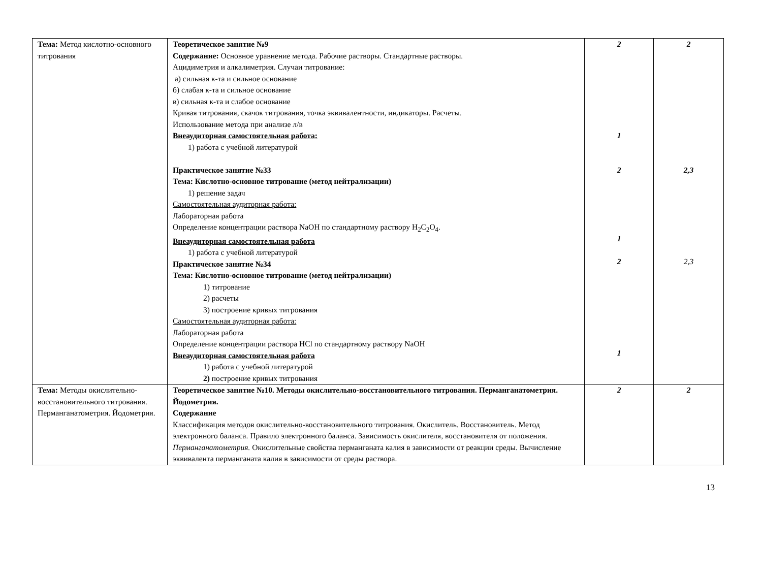| Тема: Метод кислотно-основного титрования | Теоретическое занятие №9 Содержание: Основное уравнение метода. Рабочие растворы. Стандартные растворы. Ацидиметрия и алкалиметрия. Случаи титрование: а) сильная к-та и сильное основание б) слабая к-та и сильное основание в) сильная к-та и слабое основание Кривая титрования, скачок титрования, точка эквивалентности, индикаторы. Расчеты. Использование метода при анализе л/в Внеаудиторная самостоятельная работа: 1) работа с учебной литературой Практическое занятие №33 Тема: Кислотно-основное титрование (метод нейтрализации) 1) решение задач Самостоятельная аудиторная работа: Лабораторная работа Определение концентрации раствора NaOH по стандартному раствору H<sub>2</sub>C<sub>2</sub>O<sub>4</sub>. Внеаудиторная самостоятельная работа 1) работа с учебной литературой Практическое занятие №34 Тема: Кислотно-основное титрование (метод нейтрализации) 1) титрование 2) расчеты 3) построение кривых титрования Самостоятельная аудиторная работа: Лабораторная работа Определение концентрации раствора HCl по стандартному раствору NaOH Внеаудиторная самостоятельная работа 1) работа с учебной литературой 2) построение кривых титрования | 2 1 2 1 2 1 | 2 2,3 2,3 |
| Тема: Методы окислительно-восстановительного титрования. Перманганатометрия. Йодометрия. | Теоретическое занятие №10. Методы окислительно-восстановительного титрования. Перманганатометрия. Йодометрия. Содержание Классификация методов окислительно-восстановительного титрования. Окислитель. Восстановитель. Метод электронного баланса. Правило электронного баланса. Зависимость окислителя, восстановителя от положения. Перманганатометрия. Окислительные свойства перманганата калия в зависимости от реакции среды. Вычисление эквивалента перманганата калия в зависимости от среды раствора. | 2 | 2 |
13